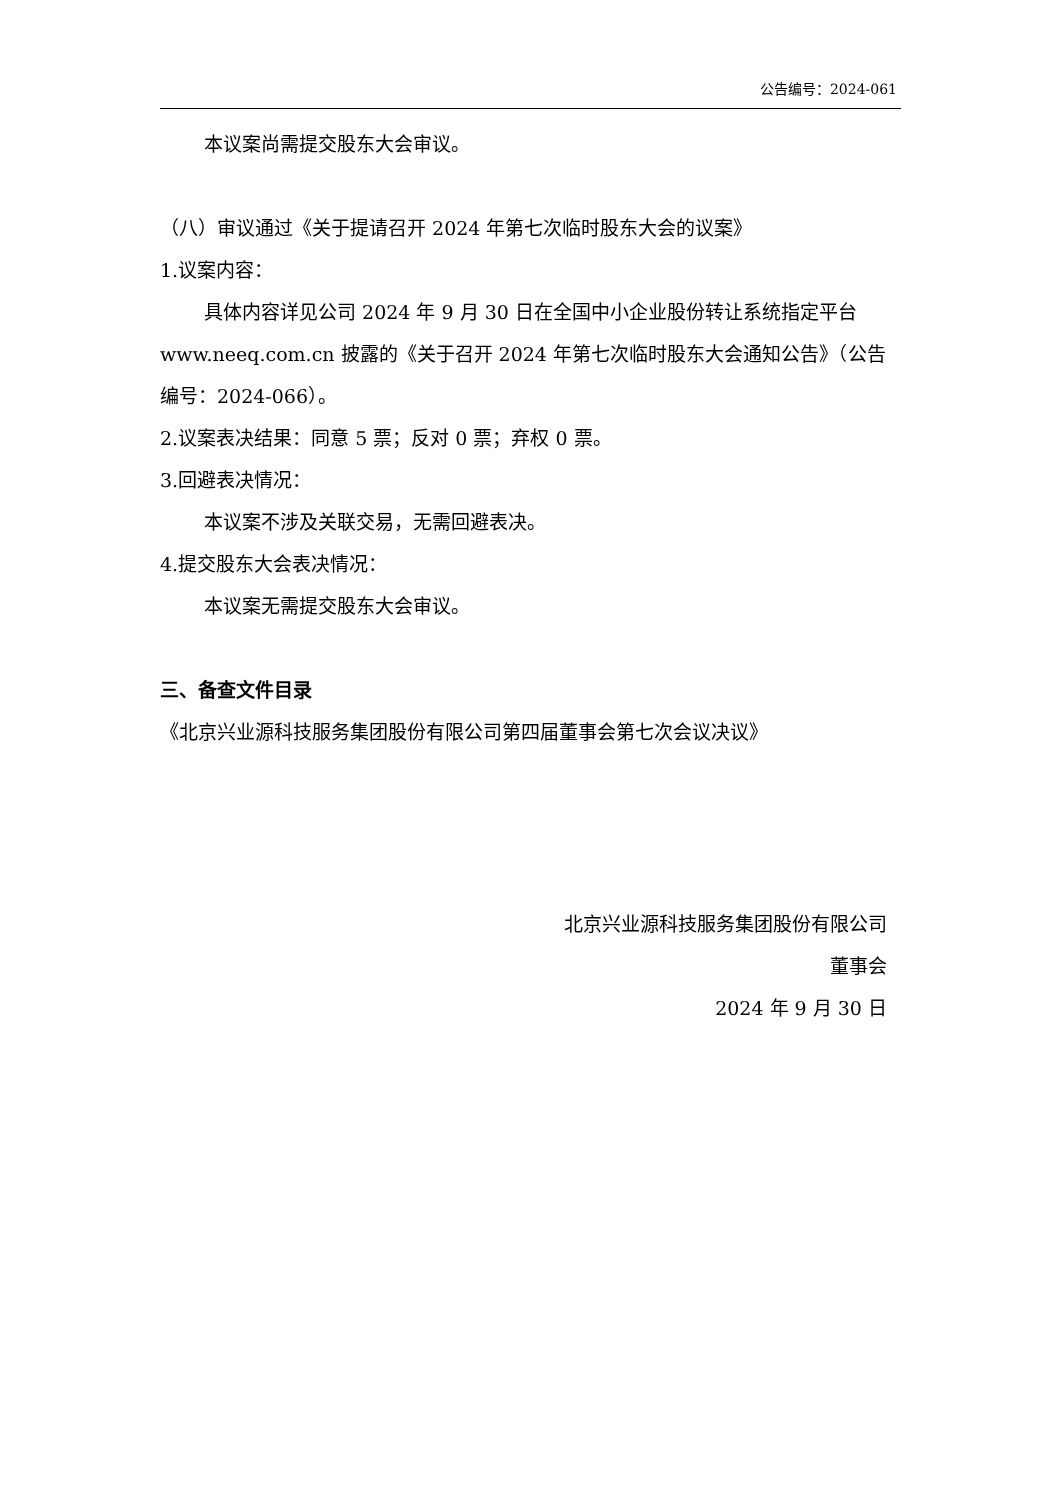公告编号：2024-061
本议案尚需提交股东大会审议。
（八）审议通过《关于提请召开 2024 年第七次临时股东大会的议案》
1.议案内容：
具体内容详见公司 2024 年 9 月 30 日在全国中小企业股份转让系统指定平台 www.neeq.com.cn 披露的《关于召开 2024 年第七次临时股东大会通知公告》（公告编号：2024-066）。
2.议案表决结果：同意 5 票；反对 0 票；弃权 0 票。
3.回避表决情况：
本议案不涉及关联交易，无需回避表决。
4.提交股东大会表决情况：
本议案无需提交股东大会审议。
三、备查文件目录
《北京兴业源科技服务集团股份有限公司第四届董事会第七次会议决议》
北京兴业源科技服务集团股份有限公司
董事会
2024 年 9 月 30 日